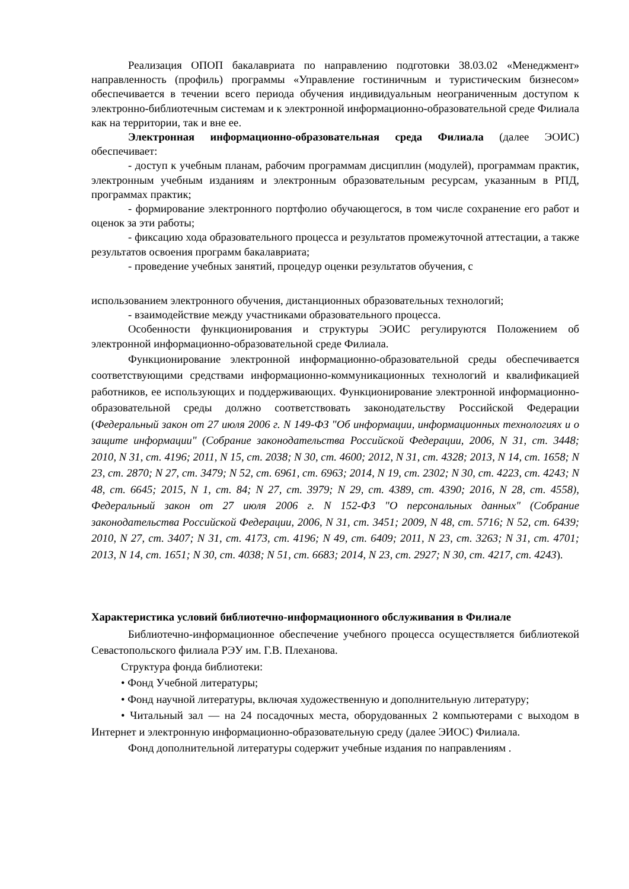Реализация ОПОП бакалавриата по направлению подготовки 38.03.02 «Менеджмент» направленность (профиль) программы «Управление гостиничным и туристическим бизнесом» обеспечивается в течении всего периода обучения индивидуальным неограниченным доступом к электронно-библиотечным системам и к электронной информационно-образовательной среде Филиала как на территории, так и вне ее.
Электронная информационно-образовательная среда Филиала (далее ЭОИС) обеспечивает:
- доступ к учебным планам, рабочим программам дисциплин (модулей), программам практик, электронным учебным изданиям и электронным образовательным ресурсам, указанным в РПД, программах практик;
- формирование электронного портфолио обучающегося, в том числе сохранение его работ и оценок за эти работы;
- фиксацию хода образовательного процесса и результатов промежуточной аттестации, а также результатов освоения программ бакалавриата;
- проведение учебных занятий, процедур оценки результатов обучения, с
использованием электронного обучения, дистанционных образовательных технологий;
- взаимодействие между участниками образовательного процесса.
Особенности функционирования и структуры ЭОИС регулируются Положением об электронной информационно-образовательной среде Филиала.
Функционирование электронной информационно-образовательной среды обеспечивается соответствующими средствами информационно-коммуникационных технологий и квалификацией работников, ее использующих и поддерживающих. Функционирование электронной информационно-образовательной среды должно соответствовать законодательству Российской Федерации (Федеральный закон от 27 июля 2006 г. N 149-ФЗ "Об информации, информационных технологиях и о защите информации" (Собрание законодательства Российской Федерации, 2006, N 31, ст. 3448; 2010, N 31, ст. 4196; 2011, N 15, ст. 2038; N 30, ст. 4600; 2012, N 31, ст. 4328; 2013, N 14, ст. 1658; N 23, ст. 2870; N 27, ст. 3479; N 52, ст. 6961, ст. 6963; 2014, N 19, ст. 2302; N 30, ст. 4223, ст. 4243; N 48, ст. 6645; 2015, N 1, ст. 84; N 27, ст. 3979; N 29, ст. 4389, ст. 4390; 2016, N 28, ст. 4558), Федеральный закон от 27 июля 2006 г. N 152-ФЗ "О персональных данных" (Собрание законодательства Российской Федерации, 2006, N 31, ст. 3451; 2009, N 48, ст. 5716; N 52, ст. 6439; 2010, N 27, ст. 3407; N 31, ст. 4173, ст. 4196; N 49, ст. 6409; 2011, N 23, ст. 3263; N 31, ст. 4701; 2013, N 14, ст. 1651; N 30, ст. 4038; N 51, ст. 6683; 2014, N 23, ст. 2927; N 30, ст. 4217, ст. 4243).
Характеристика условий библиотечно-информационного обслуживания в Филиале
Библиотечно-информационное обеспечение учебного процесса осуществляется библиотекой Севастопольского филиала РЭУ им. Г.В. Плеханова.
Структура фонда библиотеки:
• Фонд Учебной литературы;
• Фонд научной литературы, включая художественную и дополнительную литературу;
• Читальный зал — на 24 посадочных места, оборудованных 2 компьютерами с выходом в Интернет и электронную информационно-образовательную среду (далее ЭИОС) Филиала.
Фонд дополнительной литературы содержит учебные издания по направлениям .